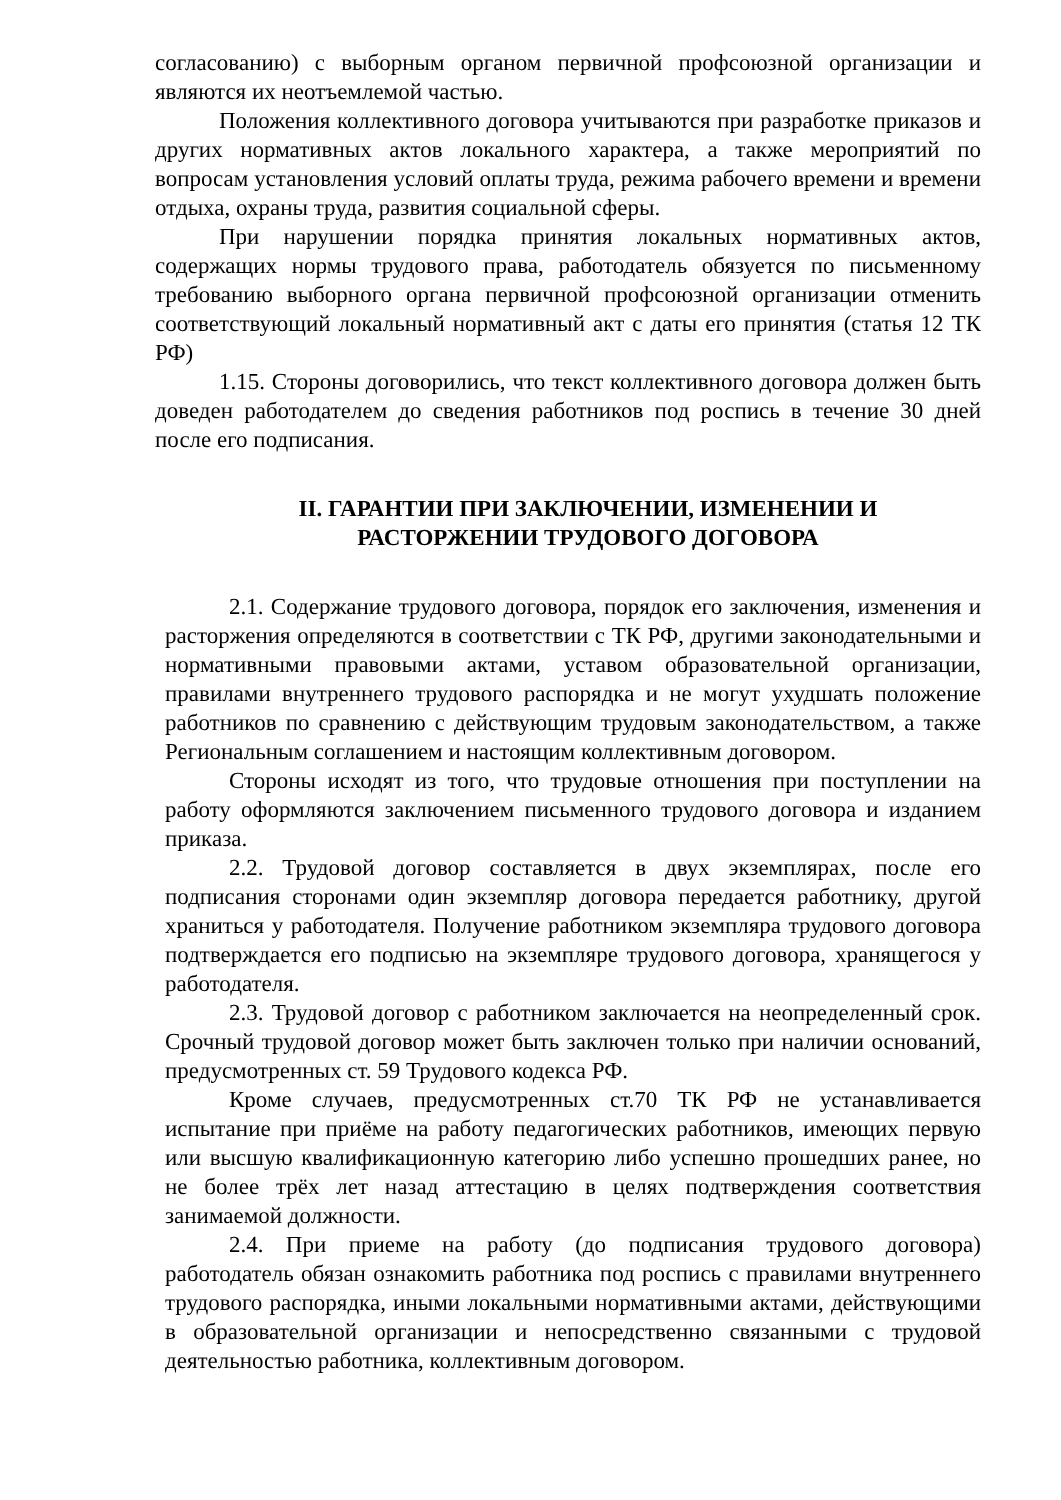согласованию) с выборным органом первичной профсоюзной организации и являются их неотъемлемой частью.
Положения коллективного договора учитываются при разработке приказов и других нормативных актов локального характера, а также мероприятий по вопросам установления условий оплаты труда, режима рабочего времени и времени отдыха, охраны труда, развития социальной сферы.
При нарушении порядка принятия локальных нормативных актов, содержащих нормы трудового права, работодатель обязуется по письменному требованию выборного органа первичной профсоюзной организации отменить соответствующий локальный нормативный акт с даты его принятия (статья 12 ТК РФ)
1.15. Стороны договорились, что текст коллективного договора должен быть доведен работодателем до сведения работников под роспись в течение 30 дней после его подписания.
II. ГАРАНТИИ ПРИ ЗАКЛЮЧЕНИИ, ИЗМЕНЕНИИ И
РАСТОРЖЕНИИ ТРУДОВОГО ДОГОВОРА
2.1. Содержание трудового договора, порядок его заключения, изменения и расторжения определяются в соответствии с ТК РФ, другими законодательными и нормативными правовыми актами, уставом образовательной организации, правилами внутреннего трудового распорядка и не могут ухудшать положение работников по сравнению с действующим трудовым законодательством, а также Региональным соглашением и настоящим коллективным договором.
Стороны исходят из того, что трудовые отношения при поступлении на работу оформляются заключением письменного трудового договора и изданием приказа.
2.2. Трудовой договор составляется в двух экземплярах, после его подписания сторонами один экземпляр договора передается работнику, другой храниться у работодателя. Получение работником экземпляра трудового договора подтверждается его подписью на экземпляре трудового договора, хранящегося у работодателя.
2.3. Трудовой договор с работником заключается на неопределенный срок. Срочный трудовой договор может быть заключен только при наличии оснований, предусмотренных ст. 59 Трудового кодекса РФ.
Кроме случаев, предусмотренных ст.70 ТК РФ не устанавливается испытание при приёме на работу педагогических работников, имеющих первую или высшую квалификационную категорию либо успешно прошедших ранее, но не более трёх лет назад аттестацию в целях подтверждения соответствия занимаемой должности.
2.4. При приеме на работу (до подписания трудового договора) работодатель обязан ознакомить работника под роспись с правилами внутреннего трудового распорядка, иными локальными нормативными актами, действующими в образовательной организации и непосредственно связанными с трудовой деятельностью работника, коллективным договором.